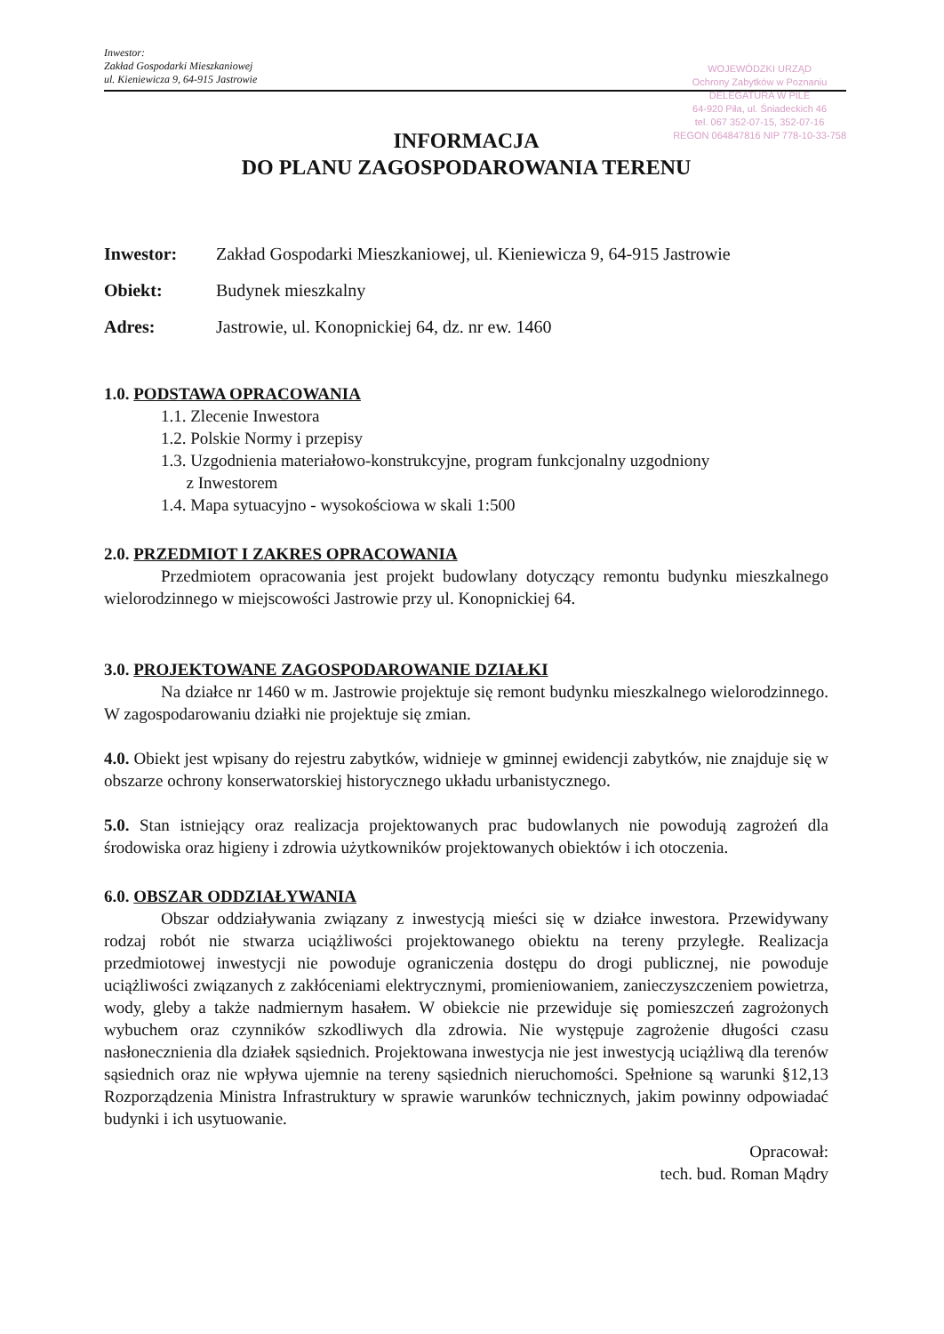Inwestor:
Zakład Gospodarki Mieszkaniowej
ul. Kieniewicza 9, 64-915 Jastrowie
WOJEWÓDZKI URZĄD
Ochrony Zabytków w Poznaniu
DELEGATURA W PILE
64-920 Piła, ul. Śniadeckich 46
tel. 067 352-07-15, 352-07-16
REGON 064847816 NIP 778-10-33-758
INFORMACJA
DO PLANU ZAGOSPODAROWANIA TERENU
Inwestor: Zakład Gospodarki Mieszkaniowej, ul. Kieniewicza 9, 64-915 Jastrowie
Obiekt: Budynek mieszkalny
Adres: Jastrowie, ul. Konopnickiej 64, dz. nr ew. 1460
1.0. PODSTAWA OPRACOWANIA
1.1. Zlecenie Inwestora
1.2. Polskie Normy i przepisy
1.3. Uzgodnienia materiałowo-konstrukcyjne, program funkcjonalny uzgodniony
z Inwestorem
1.4. Mapa sytuacyjno - wysokościowa w skali 1:500
2.0. PRZEDMIOT I ZAKRES OPRACOWANIA
Przedmiotem opracowania jest projekt budowlany dotyczący remontu budynku mieszkalnego wielorodzinnego w miejscowości Jastrowie przy ul. Konopnickiej 64.
3.0. PROJEKTOWANE ZAGOSPODAROWANIE DZIAŁKI
Na działce nr 1460 w m. Jastrowie projektuje się remont budynku mieszkalnego wielorodzinnego. W zagospodarowaniu działki nie projektuje się zmian.
4.0. Obiekt jest wpisany do rejestru zabytków, widnieje w gminnej ewidencji zabytków, nie znajduje się w obszarze ochrony konserwatorskiej historycznego układu urbanistycznego.
5.0. Stan istniejący oraz realizacja projektowanych prac budowlanych nie powodują zagrożeń dla środowiska oraz higieny i zdrowia użytkowników projektowanych obiektów i ich otoczenia.
6.0. OBSZAR ODDZIAŁYWANIA
Obszar oddziaływania związany z inwestycją mieści się w działce inwestora. Przewidywany rodzaj robót nie stwarza uciążliwości projektowanego obiektu na tereny przyległe. Realizacja przedmiotowej inwestycji nie powoduje ograniczenia dostępu do drogi publicznej, nie powoduje uciążliwości związanych z zakłóceniami elektrycznymi, promieniowaniem, zanieczyszczeniem powietrza, wody, gleby a także nadmiernym hasałem. W obiekcie nie przewiduje się pomieszczeń zagrożonych wybuchem oraz czynników szkodliwych dla zdrowia. Nie występuje zagrożenie długości czasu nasłonecznienia dla działek sąsiednich. Projektowana inwestycja nie jest inwestycją uciążliwą dla terenów sąsiednich oraz nie wpływa ujemnie na tereny sąsiednich nieruchomości. Spełnione są warunki §12,13 Rozporządzenia Ministra Infrastruktury w sprawie warunków technicznych, jakim powinny odpowiadać budynki i ich usytuowanie.
Opracował:
tech. bud. Roman Mądry